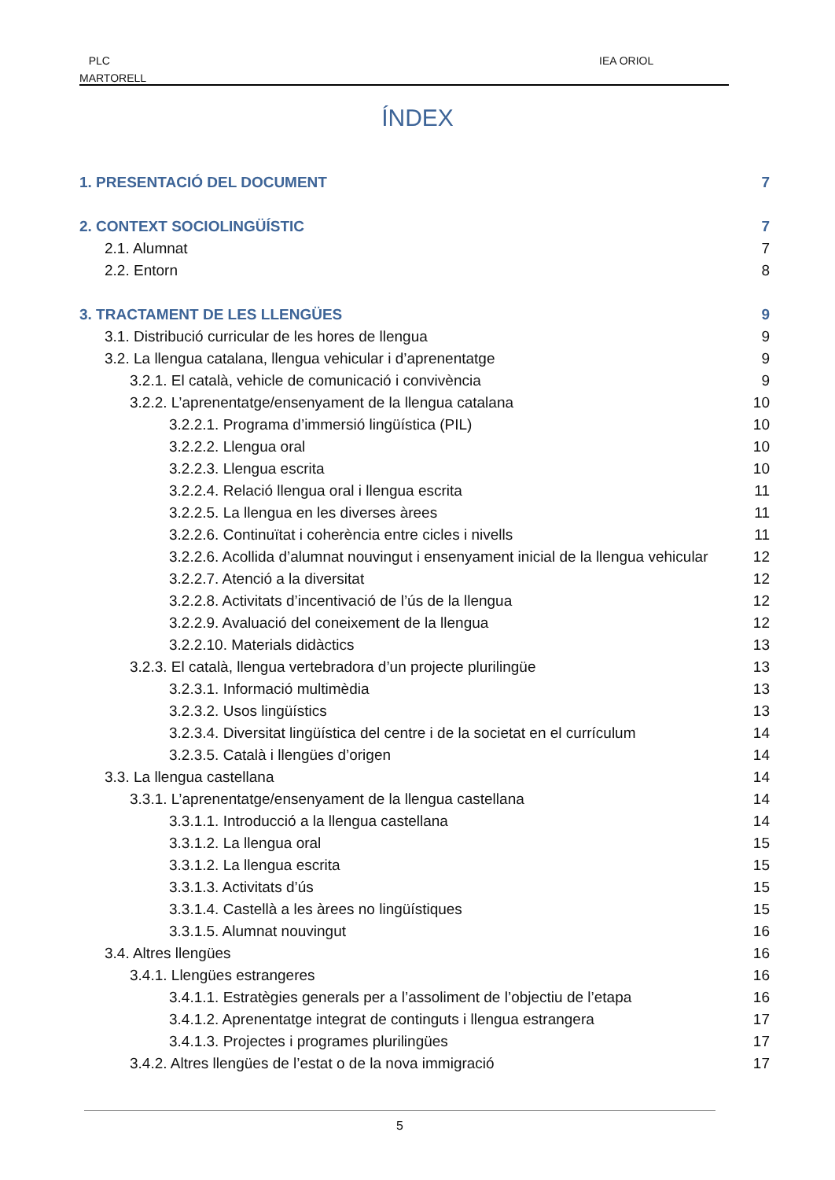PLC
MARTORELL
IEA ORIOL
ÍNDEX
1. PRESENTACIÓ DEL DOCUMENT 7
2. CONTEXT SOCIOLINGÜÍSTIC 7
2.1. Alumnat 7
2.2. Entorn 8
3. TRACTAMENT DE LES LLENGÜES 9
3.1. Distribució curricular de les hores de llengua 9
3.2. La llengua catalana, llengua vehicular i d’aprenentatge 9
3.2.1. El català, vehicle de comunicació i convivència 9
3.2.2. L’aprenentatge/ensenyament de la llengua catalana 10
3.2.2.1. Programa d’immersió lingüística (PIL) 10
3.2.2.2. Llengua oral 10
3.2.2.3. Llengua escrita 10
3.2.2.4. Relació llengua oral i llengua escrita 11
3.2.2.5. La llengua en les diverses àrees 11
3.2.2.6. Continuïtat i coherència entre cicles i nivells 11
3.2.2.6. Acollida d’alumnat nouvingut i ensenyament inicial de la llengua vehicular 12
3.2.2.7. Atenció a la diversitat 12
3.2.2.8. Activitats d’incentivació de l’ús de la llengua 12
3.2.2.9. Avaluació del coneixement de la llengua 12
3.2.2.10. Materials didàctics 13
3.2.3. El català, llengua vertebradora d’un projecte plurilingüe 13
3.2.3.1. Informació multimèdia 13
3.2.3.2. Usos lingüístics 13
3.2.3.4. Diversitat lingüística del centre i de la societat en el currículum 14
3.2.3.5. Català i llengües d’origen 14
3.3. La llengua castellana 14
3.3.1. L’aprenentatge/ensenyament de la llengua castellana 14
3.3.1.1. Introducció a la llengua castellana 14
3.3.1.2. La llengua oral 15
3.3.1.2. La llengua escrita 15
3.3.1.3. Activitats d’ús 15
3.3.1.4. Castellà a les àrees no lingüístiques 15
3.3.1.5. Alumnat nouvingut 16
3.4. Altres llengües 16
3.4.1. Llengües estrangeres 16
3.4.1.1. Estratègies generals per a l’assoliment de l’objectiu de l’etapa 16
3.4.1.2. Aprenentatge integrat de continguts i llengua estrangera 17
3.4.1.3. Projectes i programes plurilingües 17
3.4.2. Altres llengües de l’estat o de la nova immigració 17
5